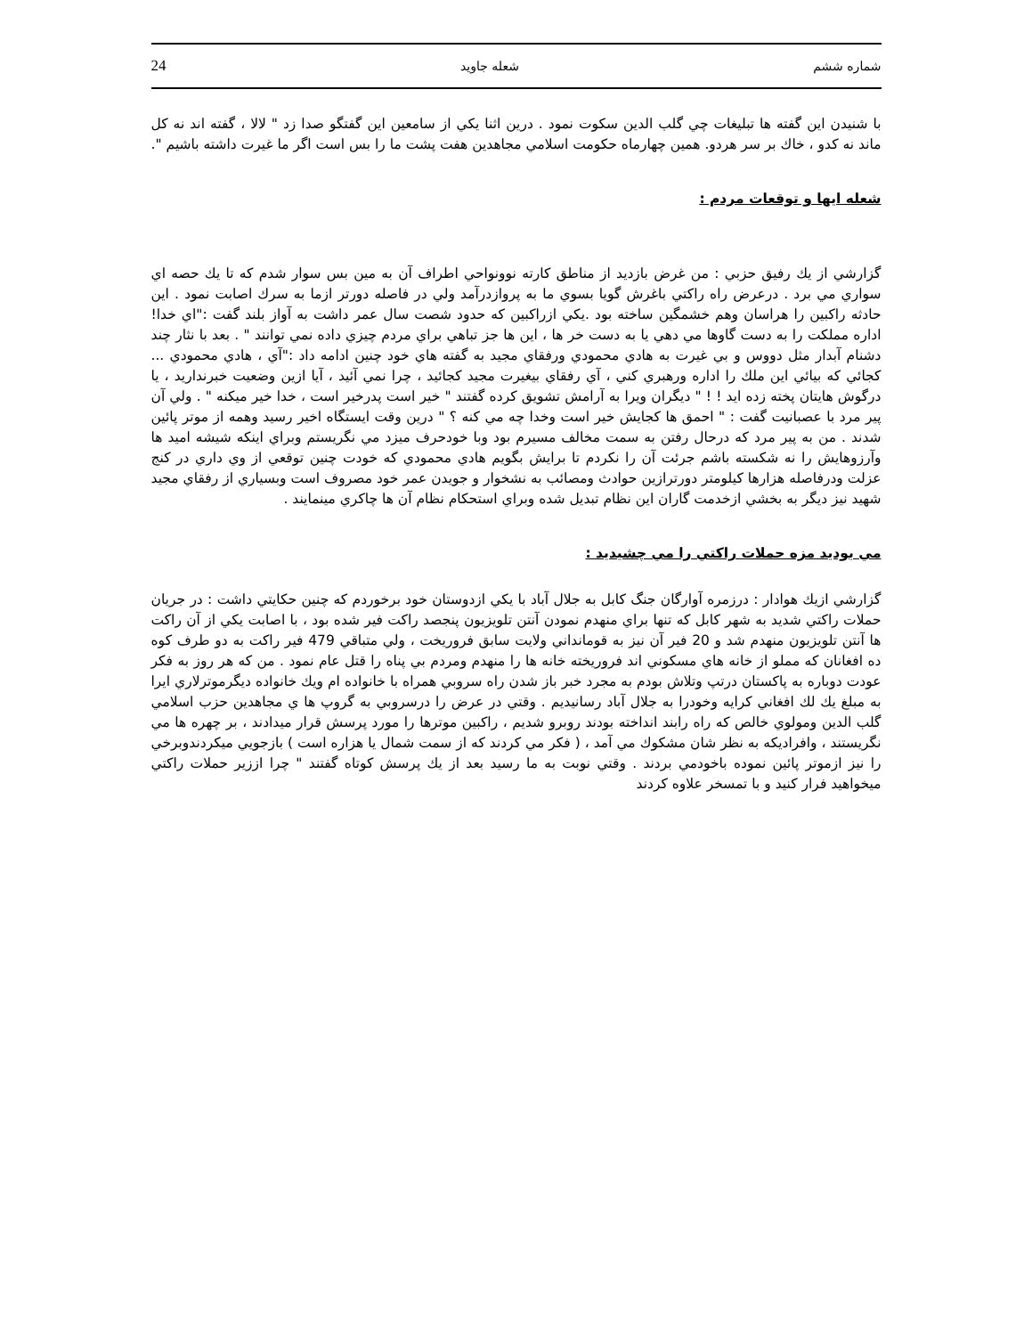24 شعله جاويد شماره ششم
با شنيدن اين گفته ها تبليغات چي گلب الدين سكوت نمود . درين اثنا يكي از سامعين اين گفتگو صدا زد " لالا ، گفته اند نه كل ماند نه كدو ، خاك بر سر هردو. همين چهارماه حكومت اسلامي مجاهدين هفت پشت ما را بس است اگر ما غيرت داشته باشيم ".
شعله ايها و توقعات مردم :
گزارشي از يك رفيق حزبي : من غرض بازديد از مناطق كارته نوونواحي اطراف آن به مين بس سوار شدم كه تا يك حصه اي سواري مي برد . درعرض راه راكتي باغرش گويا بسوي ما به پروازدرآمد ولي در فاصله دورتر ازما به سرك اصابت نمود . اين حادثه راكبين را هراسان وهم خشمگين ساخته بود .يكي ازراكبين كه حدود شصت سال عمر داشت به آواز بلند گفت :"اي خدا! اداره مملكت را به دست گاوها مي دهي يا به دست خر ها ، اين ها جز تباهي براي مردم چيزي داده نمي توانند " . بعد با نثار چند دشنام آبدار مثل دووس و بي غيرت به هادي محمودي ورفقاي مجيد به گفته هاي خود چنين ادامه داد :"آي ، هادي محمودي ... كجائي كه بيائي اين ملك را اداره ورهبري كني ، آي رفقاي بيغيرت مجيد كجائيد ، چرا نمي آئيد ، آيا ازين وضعيت خبرنداريد ، يا درگوش هايتان پخته زده ايد ! ! " ديگران ويرا به آرامش تشويق كرده گفتند " خير است پدرخير است ، خدا خير ميكنه " . ولي آن پير مرد با عصبانيت گفت : " احمق ها كجايش خير است وخدا چه مي كنه ؟ " درين وقت ايستگاه اخير رسيد وهمه از موتر پائين شدند . من به پير مرد كه درحال رفتن به سمت مخالف مسيرم بود وبا خودحرف ميزد مي نگريستم وبراي اينكه شيشه اميد ها وآرزوهايش را نه شكسته باشم جرئت آن را نكردم تا برايش بگويم هادي محمودي كه خودت چنين توقعي از وي داري در كنج عزلت ودرفاصله هزارها كيلومتر دورترازين حوادث ومصائب به نشخوار و جويدن عمر خود مصروف است وبسياري از رفقاي مجيد شهيد نيز ديگر به بخشي ازخدمت گاران اين نظام تبديل شده وبراي استحكام نظام آن ها چاكري مينمايند .
مي بوديد مزه حملات راكتي را مي چشيديد :
گزارشي ازيك هوادار : درزمره آوارگان جنگ كابل به جلال آباد با يكي ازدوستان خود برخوردم كه چنين حكايتي داشت : در جريان حملات راكتي شديد به شهر كابل كه تنها براي منهدم نمودن آنتن تلويزيون پنجصد راكت فير شده بود ، با اصابت يكي از آن راكت ها آنتن تلويزيون منهدم شد و 20 فير آن نيز به قومانداني ولايت سابق فروريخت ، ولي متباقي 479 فير راكت به دو طرف كوه ده افغانان كه مملو از خانه هاي مسكوني اند فروريخته خانه ها را منهدم ومردم بي پناه را قتل عام نمود . من كه هر روز به فكر عودت دوباره به پاكستان درتپ وتلاش بودم به مجرد خبر باز شدن راه سروبي همراه با خانواده ام ويك خانواده ديگرموترلاري ايرا به مبلغ يك لك افغاني كرايه وخودرا به جلال آباد رسانيديم . وقتي در عرض را درسروبي به گروپ ها ي مجاهدين حزب اسلامي گلب الدين ومولوي خالص كه راه رابند انداخته بودند روبرو شديم ، راكبين موترها را مورد پرسش قرار ميدادند ، بر چهره ها مي نگريستند ، وافراديكه به نظر شان مشكوك مي آمد ، ( فكر مي كردند كه از سمت شمال يا هزاره است ) بازجويي ميكردندوبرخي را نيز ازموتر پائين نموده باخودمي بردند . وقتي نوبت به ما رسيد بعد از يك پرسش كوتاه گفتند " چرا اززير حملات راكتي ميخواهيد فرار كنيد و با تمسخر علاوه كردند